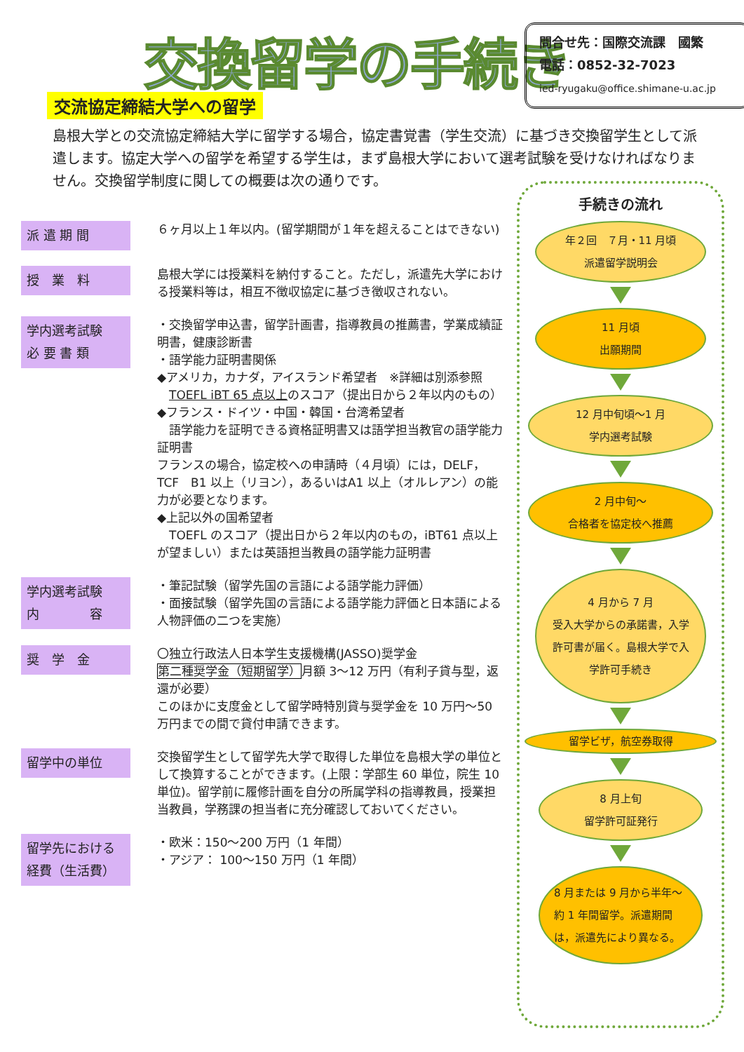交換留学の手続き
問合せ先：国際交流課　國繁
電話：0852-32-7023
ied-ryugaku@office.shimane-u.ac.jp
交流協定締結大学への留学
島根大学との交流協定締結大学に留学する場合，協定書覚書（学生交流）に基づき交換留学生として派遣します。協定大学への留学を希望する学生は，まず島根大学において選考試験を受けなければなりません。交換留学制度に関しての概要は次の通りです。
派 遣 期 間
６ヶ月以上１年以内。(留学期間が１年を超えることはできない)
授　業　料
島根大学には授業料を納付すること。ただし，派遣先大学における授業料等は，相互不徴収協定に基づき徴収されない。
学内選考試験
必 要 書 類
・交換留学申込書，留学計画書，指導教員の推薦書，学業成績証明書，健康診断書
・語学能力証明書関係
◆アメリカ，カナダ，アイスランド希望者　※詳細は別添参照
　TOEFL iBT 65 点以上のスコア（提出日から２年以内のもの）
◆フランス・ドイツ・中国・韓国・台湾希望者
　語学能力を証明できる資格証明書又は語学担当教官の語学能力証明書
フランスの場合，協定校への申請時（４月頃）には，DELF，TCF　B1 以上（リヨン），あるいはA1 以上（オルレアン）の能力が必要となります。
◆上記以外の国希望者
　TOEFL のスコア（提出日から２年以内のもの，iBT61 点以上が望ましい）または英語担当教員の語学能力証明書
学内選考試験
内　　　　容
・筆記試験（留学先国の言語による語学能力評価）
・面接試験（留学先国の言語による語学能力評価と日本語による人物評価の二つを実施）
奨　学　金
〇独立行政法人日本学生支援機構(JASSO)奨学金
第二種奨学金（短期留学）月額 3～12 万円（有利子貸与型，返還が必要）
このほかに支度金として留学時特別貸与奨学金を 10 万円～50 万円までの間で貸付申請できます。
留学中の単位
交換留学生として留学先大学で取得した単位を島根大学の単位として換算することができます。(上限：学部生 60 単位，院生 10 単位)。留学前に履修計画を自分の所属学科の指導教員，授業担当教員，学務課の担当者に充分確認しておいてください。
留学先における
経費（生活費）
・欧米：150～200 万円（1 年間）
・アジア： 100～150 万円（1 年間）
手続きの流れ
年２回　７月・11 月頃
派遣留学説明会
11 月頃
出願期間
12 月中旬頃～1 月
学内選考試験
2 月中旬～
合格者を協定校へ推薦
4 月から 7 月
受入大学からの承諾書，入学許可書が届く。島根大学で入学許可手続き
留学ビザ，航空券取得
8 月上旬
留学許可証発行
8 月または 9 月から半年～約 1 年間留学。派遣期間は，派遣先により異なる。